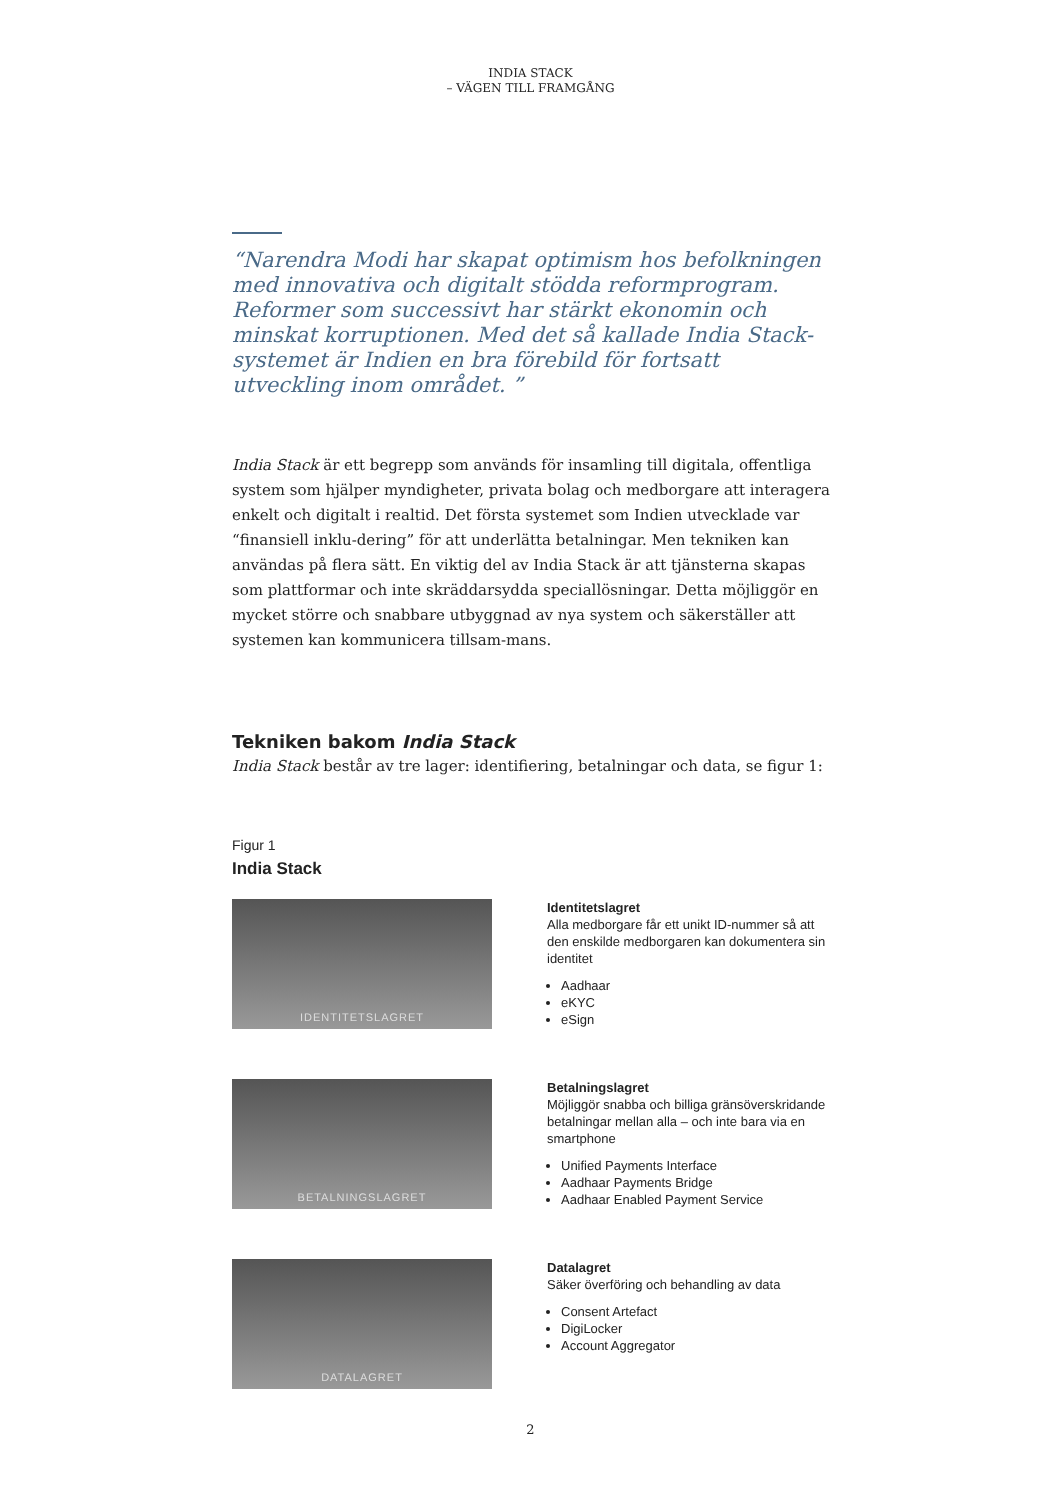INDIA STACK
– VÄGEN TILL FRAMGÅNG
“Narendra Modi har skapat optimism hos befolkningen med innovativa och digitalt stödda reformprogram. Reformer som successivt har stärkt ekonomin och minskat korruptionen. Med det så kallade India Stack-systemet är Indien en bra förebild för fortsatt utveckling inom området. ”
India Stack är ett begrepp som används för insamling till digitala, offentliga system som hjälper myndigheter, privata bolag och medborgare att interagera enkelt och digitalt i realtid. Det första systemet som Indien utvecklade var “finansiell inklu-dering” för att underlätta betalningar. Men tekniken kan användas på flera sätt. En viktig del av India Stack är att tjänsterna skapas som plattformar och inte skräddarsydda speciallösningar. Detta möjliggör en mycket större och snabbare utbyggnad av nya system och säkerställer att systemen kan kommunicera tillsam-mans.
Tekniken bakom India Stack
India Stack består av tre lager: identifiering, betalningar och data, se figur 1:
Figur 1
India Stack
IDENTITETSLAGRET
Identitetslagret
Alla medborgare får ett unikt ID-nummer så att den enskilde medborgaren kan dokumentera sin identitet
Aadhaar
eKYC
eSign
BETALNINGSLAGRET
Betalningslagret
Möjliggör snabba och billiga gränsöverskridande betalningar mellan alla – och inte bara via en smartphone
Unified Payments Interface
Aadhaar Payments Bridge
Aadhaar Enabled Payment Service
DATALAGRET
Datalagret
Säker överföring och behandling av data
Consent Artefact
DigiLocker
Account Aggregator
2